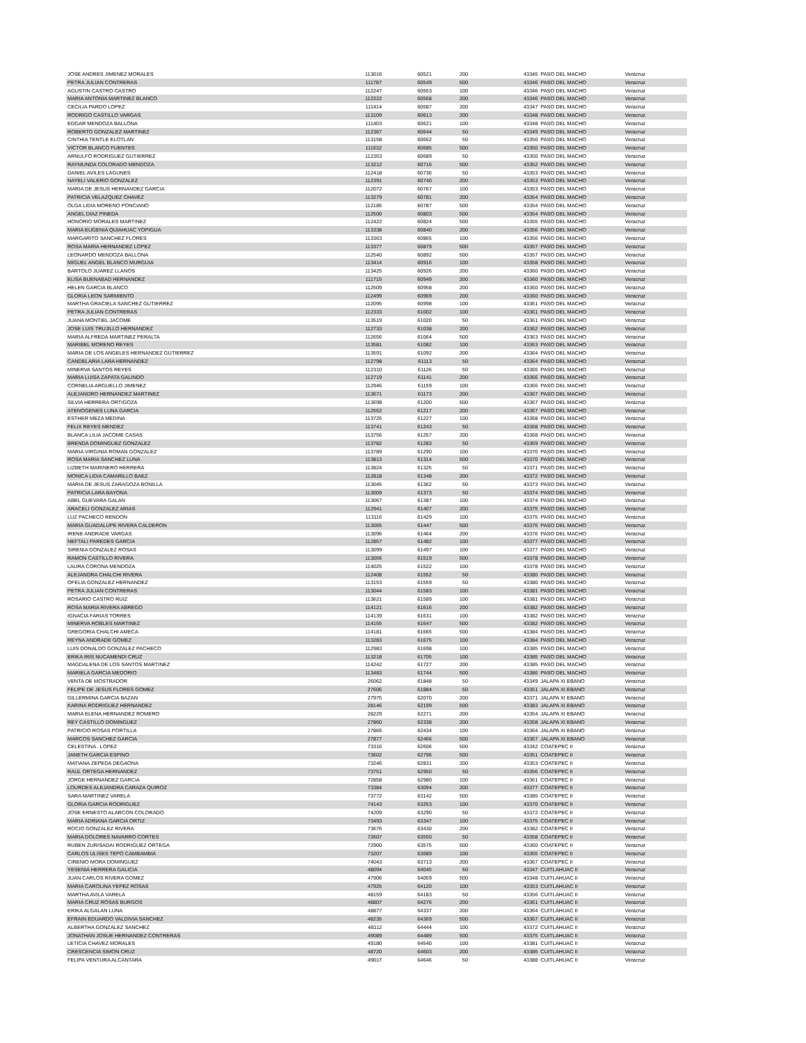| JOSE ANDRES JIMENEZ MORALES | 113016 | 60521 | 200 | 43345 | PASO DEL MACHO | Veracruz |
| PETRA JULIAN CONTRERAS | 111787 | 60549 | 500 | 43346 | PASO DEL MACHO | Veracruz |
| AGUSTIN CASTRO CASTRO | 112247 | 60553 | 100 | 43346 | PASO DEL MACHO | Veracruz |
| MARIA ANTONIA MARTINEZ BLANCO | 112222 | 60568 | 200 | 43346 | PASO DEL MACHO | Veracruz |
| CECILIA PARDO LOPEZ | 111414 | 60587 | 200 | 43347 | PASO DEL MACHO | Veracruz |
| RODRIGO CASTILLO VARGAS | 113109 | 60613 | 200 | 43348 | PASO DEL MACHO | Veracruz |
| EDGAR MENDOZA BALLONA | 111403 | 60621 | 100 | 43348 | PASO DEL MACHO | Veracruz |
| ROBERTO GONZALEZ MARTINEZ | 112367 | 60644 | 50 | 43349 | PASO DEL MACHO | Veracruz |
| CINTHIA TENTLE ELOTLAN | 113158 | 60662 | 50 | 43350 | PASO DEL MACHO | Veracruz |
| VICTOR BLANCO FUENTES | 111632 | 60685 | 500 | 43350 | PASO DEL MACHO | Veracruz |
| ARNULFO RODRIGUEZ GUTIERREZ | 112353 | 60689 | 50 | 43350 | PASO DEL MACHO | Veracruz |
| RAYMUNDA COLORADO MENDOZA | 113212 | 60716 | 500 | 43352 | PASO DEL MACHO | Veracruz |
| DANIEL AVILES LAGUNES | 112418 | 60736 | 50 | 43353 | PASO DEL MACHO | Veracruz |
| NAYELI VALERIO GONZALEZ | 112391 | 60740 | 200 | 43353 | PASO DEL MACHO | Veracruz |
| MARIA DE JESUS HERNANDEZ GARCIA | 112072 | 60767 | 100 | 43353 | PASO DEL MACHO | Veracruz |
| PATRICIA VELAZQUEZ CHAVEZ | 113279 | 60781 | 200 | 43354 | PASO DEL MACHO | Veracruz |
| OLGA LIDIA MORENO PONCIANO | 112185 | 60787 | 500 | 43354 | PASO DEL MACHO | Veracruz |
| ANGEL DIAZ PINEDA | 112500 | 60803 | 500 | 43354 | PASO DEL MACHO | Veracruz |
| HONORIO MORALES MARTINEZ | 112422 | 60824 | 500 | 43355 | PASO DEL MACHO | Veracruz |
| MARIA EUGENIA QUIAHUAC YOPIGUA | 113338 | 60840 | 200 | 43356 | PASO DEL MACHO | Veracruz |
| MARGARITO SANCHEZ FLORES | 113363 | 60865 | 100 | 43356 | PASO DEL MACHO | Veracruz |
| ROSA MARIA HERNANDEZ LOPEZ | 113377 | 60879 | 500 | 43357 | PASO DEL MACHO | Veracruz |
| LEONARDO MENDOZA BALLONA | 112540 | 60892 | 500 | 43357 | PASO DEL MACHO | Veracruz |
| MIGUEL ANGEL BLANCO MURGUIA | 113414 | 60916 | 100 | 43358 | PASO DEL MACHO | Veracruz |
| BARTOLO JUAREZ LLANOS | 113425 | 60926 | 200 | 43360 | PASO DEL MACHO | Veracruz |
| ELISA BUENABAD HERNANDEZ | 111715 | 60949 | 200 | 43360 | PASO DEL MACHO | Veracruz |
| HELEN GARCIA BLANCO | 112509 | 60958 | 200 | 43360 | PASO DEL MACHO | Veracruz |
| GLORIA LEON SARMIENTO | 112499 | 60969 | 200 | 43360 | PASO DEL MACHO | Veracruz |
| MARTHA GRACIELA SANCHEZ GUTIERREZ | 112095 | 60998 | 100 | 43361 | PASO DEL MACHO | Veracruz |
| PETRA JULIAN CONTRERAS | 112333 | 61002 | 100 | 43361 | PASO DEL MACHO | Veracruz |
| JUANA MONTIEL JACOME | 113519 | 61020 | 50 | 43361 | PASO DEL MACHO | Veracruz |
| JOSE LUIS TRUJILLO HERNANDEZ | 112733 | 61038 | 200 | 43362 | PASO DEL MACHO | Veracruz |
| MARIA ALFREDA MARTINEZ PERALTA | 112656 | 61064 | 500 | 43363 | PASO DEL MACHO | Veracruz |
| MARIBEL MORENO REYES | 113581 | 61082 | 100 | 43363 | PASO DEL MACHO | Veracruz |
| MARIA DE LOS ANGELES HERNANDEZ GUTIERREZ | 113591 | 61092 | 200 | 43364 | PASO DEL MACHO | Veracruz |
| CANDELARIA LARA HERNANDEZ | 112798 | 61113 | 50 | 43364 | PASO DEL MACHO | Veracruz |
| MINERVA SANTOS REYES | 112310 | 61126 | 50 | 43365 | PASO DEL MACHO | Veracruz |
| MARIA LUISA ZAPATA GALINDO | 112719 | 61141 | 200 | 43366 | PASO DEL MACHO | Veracruz |
| CORNELIA ARGUELLO JIMENEZ | 112946 | 61159 | 100 | 43366 | PASO DEL MACHO | Veracruz |
| ALEJANDRO HERNANDEZ MARTINEZ | 113671 | 61173 | 200 | 43367 | PASO DEL MACHO | Veracruz |
| SILVIA HERRERA ORTIGOZA | 113698 | 61200 | 500 | 43367 | PASO DEL MACHO | Veracruz |
| ATENOGENES LUNA GARCIA | 112552 | 61217 | 200 | 43367 | PASO DEL MACHO | Veracruz |
| ESTHER MEZA MEDINA | 113725 | 61227 | 100 | 43368 | PASO DEL MACHO | Veracruz |
| FELIX REYES MENDEZ | 113741 | 61243 | 50 | 43368 | PASO DEL MACHO | Veracruz |
| BLANCA LILIA JACOME CASAS | 113756 | 61257 | 200 | 43368 | PASO DEL MACHO | Veracruz |
| BRENDA DOMINGUEZ GONZALEZ | 113782 | 61283 | 50 | 43369 | PASO DEL MACHO | Veracruz |
| MARIA VIRGINIA ROMAN GONZALEZ | 113789 | 61290 | 100 | 43370 | PASO DEL MACHO | Veracruz |
| ROSA MARIA SANCHEZ LUNA | 113813 | 61314 | 500 | 43370 | PASO DEL MACHO | Veracruz |
| LIZBETH MARINERO HERRERA | 113824 | 61325 | 50 | 43371 | PASO DEL MACHO | Veracruz |
| MONICA LIDIA CAMARILLO BAEZ | 112818 | 61348 | 200 | 43372 | PASO DEL MACHO | Veracruz |
| MARIA DE JESUS ZARAGOZA BONILLA | 113045 | 61362 | 50 | 43373 | PASO DEL MACHO | Veracruz |
| PATRICIA LARA BAYONA | 113009 | 61373 | 50 | 43374 | PASO DEL MACHO | Veracruz |
| ABEL GUEVARA GALAN | 113067 | 61387 | 100 | 43374 | PASO DEL MACHO | Veracruz |
| ARACELI GONZALEZ ARIAS | 112941 | 61407 | 200 | 43375 | PASO DEL MACHO | Veracruz |
| LUZ PACHECO RENDON | 113116 | 61429 | 100 | 43375 | PASO DEL MACHO | Veracruz |
| MARIA GUADALUPE RIVERA CALDERON | 113065 | 61447 | 500 | 43376 | PASO DEL MACHO | Veracruz |
| IRENE ANDRADE VARGAS | 113096 | 61464 | 200 | 43376 | PASO DEL MACHO | Veracruz |
| NEFTALI PAREDES GARCIA | 112857 | 61482 | 100 | 43377 | PASO DEL MACHO | Veracruz |
| SIRENIA GONZALEZ ROSAS | 113099 | 61497 | 100 | 43377 | PASO DEL MACHO | Veracruz |
| RAMON CASTILLO RIVERA | 113056 | 61519 | 500 | 43378 | PASO DEL MACHO | Veracruz |
| LAURA CORONA MENDOZA | 114025 | 61522 | 100 | 43378 | PASO DEL MACHO | Veracruz |
| ALEJANDRA CHALCHI RIVERA | 112408 | 61552 | 50 | 43380 | PASO DEL MACHO | Veracruz |
| OFELIA GONZALEZ HERNANDEZ | 113153 | 61559 | 50 | 43380 | PASO DEL MACHO | Veracruz |
| PETRA JULIAN CONTRERAS | 113044 | 61583 | 100 | 43381 | PASO DEL MACHO | Veracruz |
| ROSARIO CASTRO RUIZ | 113621 | 61589 | 100 | 43381 | PASO DEL MACHO | Veracruz |
| ROSA MARIA RIVERA ABREGO | 114121 | 61616 | 200 | 43382 | PASO DEL MACHO | Veracruz |
| IGNACIA FARIAS TORRES | 114139 | 61631 | 100 | 43382 | PASO DEL MACHO | Veracruz |
| MINERVA ROBLES MARTINEZ | 114155 | 61647 | 500 | 43382 | PASO DEL MACHO | Veracruz |
| GREGORIA CHALCHI AMECA | 114181 | 61665 | 500 | 43384 | PASO DEL MACHO | Veracruz |
| REYNA ANDRADE GOMEZ | 113283 | 61675 | 100 | 43384 | PASO DEL MACHO | Veracruz |
| LUIS DONALDO GONZALEZ PACHECO | 112983 | 61698 | 100 | 43385 | PASO DEL MACHO | Veracruz |
| ERIKA IRIS NUCAMENDI CRUZ | 113218 | 61705 | 100 | 43385 | PASO DEL MACHO | Veracruz |
| MAGDALENA DE LOS SANTOS MARTINEZ | 114242 | 61727 | 200 | 43385 | PASO DEL MACHO | Veracruz |
| MARIELA GARCIA MEDORIO | 113483 | 61744 | 500 | 43386 | PASO DEL MACHO | Veracruz |
| VENTA DE MOSTRADOR | 26062 | 61848 | 50 | 43349 | JALAPA XI EBANO | Veracruz |
| FELIPE DE JESUS FLORES GOMEZ | 27606 | 61884 | 50 | 43351 | JALAPA XI EBANO | Veracruz |
| GILLERMINA GARCIA BAZAN | 27975 | 62070 | 200 | 43371 | JALAPA XI EBANO | Veracruz |
| KARINA RODRIGUEZ HERNANDEZ | 28146 | 62199 | 500 | 43383 | JALAPA XI EBANO | Veracruz |
| MARIA ELENA HERNANDEZ ROMERO | 28229 | 62271 | 200 | 43354 | JALAPA XI EBANO | Veracruz |
| REY CASTILLO DOMINGUEZ | 27860 | 62338 | 200 | 43358 | JALAPA XI EBANO | Veracruz |
| PATRICIO ROSAS PORTILLA | 27866 | 62434 | 100 | 43364 | JALAPA XI EBANO | Veracruz |
| MARCOS SANCHEZ GARCIA | 27877 | 62466 | 500 | 43367 | JALAPA XI EBANO | Veracruz |
| CELESTINA . LOPEZ | 73316 | 62606 | 500 | 43342 | COATEPEC II | Veracruz |
| JANETH GARCIA ESPINO | 73602 | 62796 | 500 | 43351 | COATEPEC II | Veracruz |
| MATIANA ZEPEDA DEGAONA | 73246 | 62831 | 200 | 43353 | COATEPEC II | Veracruz |
| RAUL ORTEGA HERNANDEZ | 73751 | 62950 | 50 | 43356 | COATEPEC II | Veracruz |
| JORGE HERNANDEZ GARCIA | 72858 | 62980 | 100 | 43361 | COATEPEC II | Veracruz |
| LOURDES ALEJANDRA CARAZA QUIROZ | 73384 | 63094 | 200 | 43377 | COATEPEC II | Veracruz |
| SARA MARTINEZ VARELA | 73772 | 63142 | 500 | 43385 | COATEPEC II | Veracruz |
| GLORIA GARCIA RODRIGUEZ | 74143 | 63253 | 100 | 43370 | COATEPEC II | Veracruz |
| JOSE ERNESTO ALARCON COLORADO | 74209 | 63290 | 50 | 43372 | COATEPEC II | Veracruz |
| MARIA ADRIANA GARCIA ORTIZ | 73493 | 63347 | 100 | 43375 | COATEPEC II | Veracruz |
| ROCIO GONZALEZ RIVERA | 73676 | 63430 | 200 | 43382 | COATEPEC II | Veracruz |
| MARIA DOLORES NAVARRO CORTES | 72607 | 63550 | 50 | 43358 | COATEPEC II | Veracruz |
| RUBEN ZURISADAI RODRIGUEZ ORTEGA | 72900 | 63575 | 500 | 43360 | COATEPEC II | Veracruz |
| CARLOS ULISES TEPO CAMBAMBIA | 73207 | 63689 | 100 | 43365 | COATEPEC II | Veracruz |
| CIRENIO MORA DOMINGUEZ | 74043 | 63713 | 200 | 43367 | COATEPEC II | Veracruz |
| YESENIA HERRERA GALICIA | 48094 | 64045 | 50 | 43347 | CUITLAHUAC II | Veracruz |
| JUAN CARLOS RIVERA GOMEZ | 47906 | 64059 | 500 | 43348 | CUITLAHUAC II | Veracruz |
| MARIA CAROLINA YEPEZ ROSAS | 47925 | 64120 | 100 | 43353 | CUITLAHUAC II | Veracruz |
| MARTHA AVILA VARELA | 48159 | 64183 | 50 | 43356 | CUITLAHUAC II | Veracruz |
| MARIA CRUZ ROSAS BURGOS | 48807 | 64276 | 200 | 43361 | CUITLAHUAC II | Veracruz |
| ERIKA ALGALAN LUNA | 48877 | 64337 | 200 | 43364 | CUITLAHUAC II | Veracruz |
| EFRAIN EDUARDO VALDIVIA SANCHEZ | 48235 | 64369 | 500 | 43367 | CUITLAHUAC II | Veracruz |
| ALBERTHA GONZALEZ SANCHEZ | 48112 | 64444 | 100 | 43372 | CUITLAHUAC II | Veracruz |
| JONATHAN JOSUE HERNANDEZ CONTRERAS | 49089 | 64489 | 500 | 43375 | CUITLAHUAC II | Veracruz |
| LETICIA CHAVEZ MORALES | 49180 | 64540 | 100 | 43381 | CUITLAHUAC II | Veracruz |
| CRESCENCIA SIMON CRUZ | 48720 | 64603 | 200 | 43385 | CUITLAHUAC II | Veracruz |
| FELIPA VENTURA ALCANTARA | 49017 | 64646 | 50 | 43388 | CUITLAHUAC II | Veracruz |